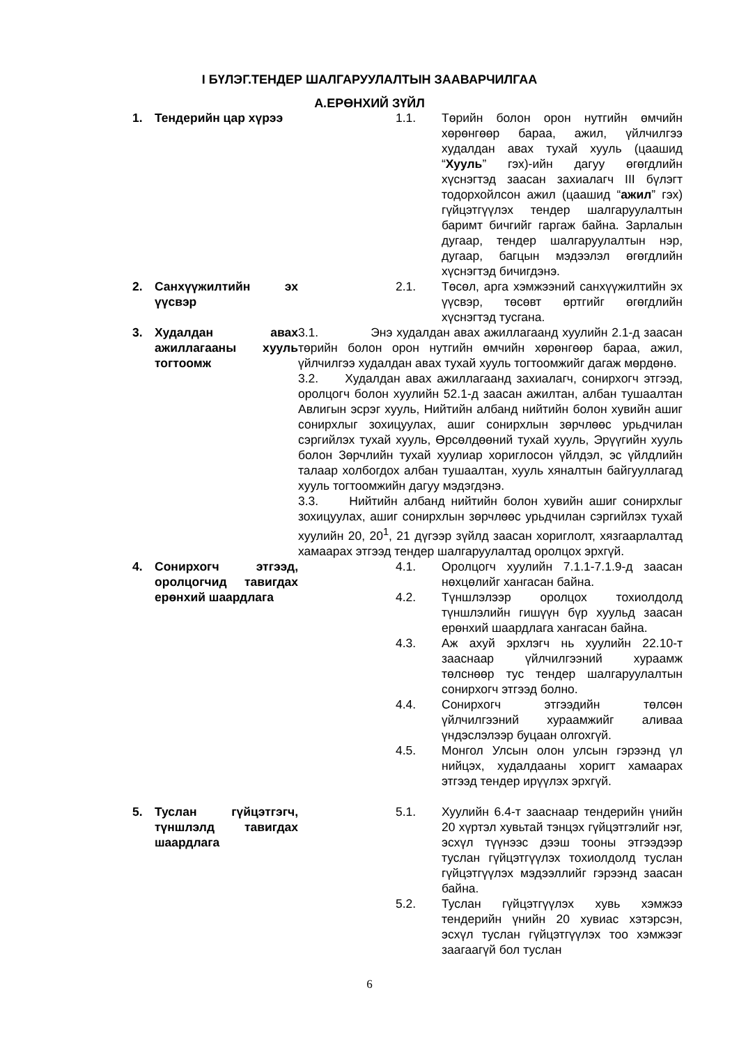I БҮЛЭГ.ТЕНДЕР ШАЛГАРУУЛАЛТЫН ЗААВАРЧИЛГАА
А.ЕРӨНХИЙ ЗҮЙЛ
1. Тендерийн цар хүрээ 1.1. Төрийн болон орон нутгийн өмчийн хөрөнгөөр бараа, ажил, үйлчилгээ худалдан авах тухай хууль (цаашид “Хууль” гэх)-ийн дагуу өгөгдлийн хүснэгтэд заасан захиалагч III бүлэгт тодорхойлсон ажил (цаашид “ажил” гэх) гүйцэтгүүлэх тендер шалгаруулалтын баримт бичгийг гаргаж байна. Зарлалын дугаар, тендер шалгаруулалтын нэр, дугаар, багцын мэдээлэл өгөгдлийн хүснэгтэд бичигдэнэ.
2. Санхүүжилтийн эх үүсвэр
2.1. Төсөл, арга хэмжээний санхүүжилтийн эх үүсвэр, төсөвт өртгийг өгөгдлийн хүснэгтэд тусгана.
3. Худалдан авах ажиллагааны хууль тогтоомж
3.1. Энэ худалдан авах ажиллагаанд хуулийн 2.1-д заасан төрийн болон орон нутгийн өмчийн хөрөнгөөр бараа, ажил, үйлчилгээ худалдан авах тухай хууль тогтоомжийг дагаж мөрдөнө.
3.2. Худалдан авах ажиллагаанд захиалагч, сонирхогч этгээд, оролцогч болон хуулийн 52.1-д заасан ажилтан, албан тушаалтан Авлигын эсрэг хууль, Нийтийн албанд нийтийн болон хувийн ашиг сонирхлыг зохицуулах, ашиг сонирхлын зөрчлөөс урьдчилан сэргийлэх тухай хууль, Өрсөлдөөний тухай хууль, Эрүүгийн хууль болон Зөрчлийн тухай хуулиар хориглосон үйлдэл, эс үйлдлийн талаар холбогдох албан тушаалтан, хууль хяналтын байгууллагад хууль тогтоомжийн дагуу мэдэгдэнэ.
3.3. Нийтийн албанд нийтийн болон хувийн ашиг сонирхлыг зохицуулах, ашиг сонирхлын зөрчлөөс урьдчилан сэргийлэх тухай хуулийн 20, 20<sup>1</sup>, 21 дүгээр зүйлд заасан хориглолт, хязгаарлалтад хамаарах этгээд тендер шалгаруулалтад оролцох эрхгүй.
4. Сонирхогч этгээд, оролцогчид тавигдах ерөнхий шаардлага
4.1. Оролцогч хуулийн 7.1.1-7.1.9-д заасан нөхцөлийг хангасан байна.
4.2. Түншлэлээр оролцох тохиолдолд түншлэлийн гишүүн бүр хуульд заасан ерөнхий шаардлага хангасан байна.
4.3. Аж ахуй эрхлэгч нь хуулийн 22.10-т зааснаар үйлчилгээний хураамж төлснөөр тус тендер шалгаруулалтын сонирхогч этгээд болно.
4.4. Сонирхогч этгээдийн төлсөн үйлчилгээний хураамжийг аливаа үндэслэлээр буцаан олгохгүй.
4.5. Монгол Улсын олон улсын гэрээнд үл нийцэх, худалдааны хоригт хамаарах этгээд тендер ирүүлэх эрхгүй.
5. Туслан гүйцэтгэгч, түншлэлд тавигдах шаардлага
5.1. Хуулийн 6.4-т зааснаар тендерийн үнийн 20 хүртэл хувьтай тэнцэх гүйцэтгэлийг нэг, эсхүл түүнээс дээш тооны этгээдээр туслан гүйцэтгүүлэх тохиолдолд туслан гүйцэтгүүлэх мэдээллийг гэрээнд заасан байна.
5.2. Туслан гүйцэтгүүлэх хувь хэмжээ тендерийн үнийн 20 хувиас хэтэрсэн, эсхүл туслан гүйцэтгүүлэх тоо хэмжээг заагаагүй бол туслан
6